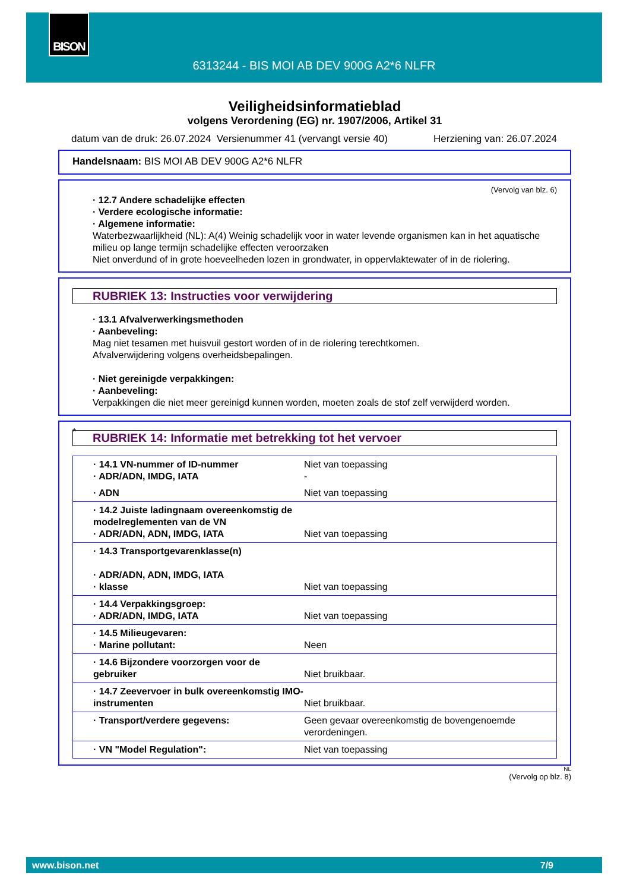6313244 - BIS MOI AB DEV 900G A2*6 NLFR BISON
Veiligheidsinformatieblad
volgens Verordening (EG) nr. 1907/2006, Artikel 31
datum van de druk: 26.07.2024 Versienummer 41 (vervangt versie 40) Herziening van: 26.07.2024
Handelsnaam: BIS MOI AB DEV 900G A2*6 NLFR
(Vervolg van blz. 6)
· 12.7 Andere schadelijke effecten
· Verdere ecologische informatie:
· Algemene informatie:
Waterbezwaarlijkheid (NL): A(4) Weinig schadelijk voor in water levende organismen kan in het aquatische milieu op lange termijn schadelijke effecten veroorzaken
Niet onverdund of in grote hoeveelheden lozen in grondwater, in oppervlaktewater of in de riolering.
RUBRIEK 13: Instructies voor verwijdering
· 13.1 Afvalverwerkingsmethoden
· Aanbeveling:
Mag niet tesamen met huisvuil gestort worden of in de riolering terechtkomen.
Afvalverwijdering volgens overheidsbepalingen.
· Niet gereinigde verpakkingen:
· Aanbeveling:
Verpakkingen die niet meer gereinigd kunnen worden, moeten zoals de stof zelf verwijderd worden.
*
RUBRIEK 14: Informatie met betrekking tot het vervoer
| · 14.1 VN-nummer of ID-nummer · ADR/ADN, IMDG, IATA | Niet van toepassing - |
| · ADN | Niet van toepassing |
| · 14.2 Juiste ladingnaam overeenkomstig de modelreglementen van de VN · ADR/ADN, ADN, IMDG, IATA | Niet van toepassing |
| · 14.3 Transportgevarenklasse(n) · ADR/ADN, ADN, IMDG, IATA · klasse | Niet van toepassing |
| · 14.4 Verpakkingsgroep: · ADR/ADN, IMDG, IATA | Niet van toepassing |
| · 14.5 Milieugevaren: · Marine pollutant: | Neen |
| · 14.6 Bijzondere voorzorgen voor de gebruiker | Niet bruikbaar. |
| · 14.7 Zeevervoer in bulk overeenkomstig IMO-instrumenten | Niet bruikbaar. |
| · Transport/verdere gegevens: | Geen gevaar overeenkomstig de bovengenoemde verordeningen. |
| · VN "Model Regulation": | Niet van toepassing |
NL
(Vervolg op blz. 8)
www.bison.net 7/9